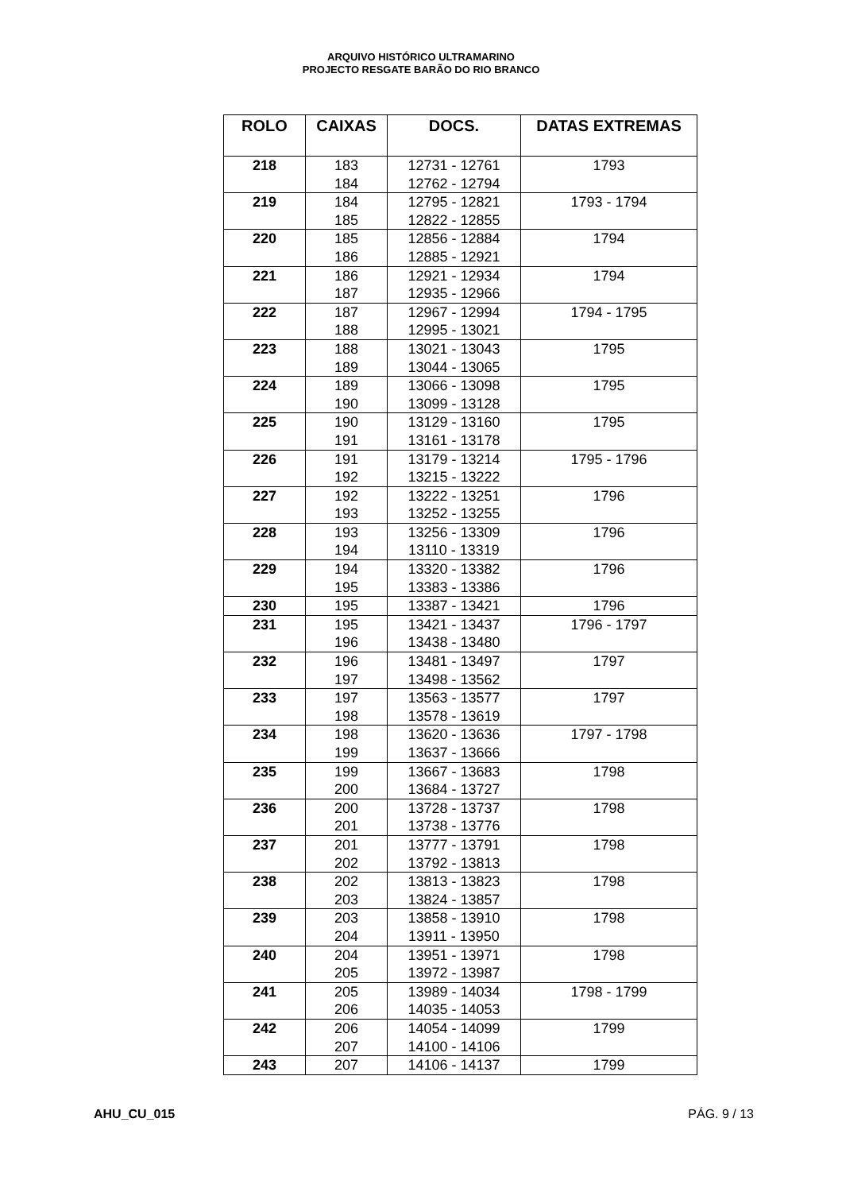ARQUIVO HISTÓRICO ULTRAMARINO
PROJECTO RESGATE BARÃO DO RIO BRANCO
| ROLO | CAIXAS | DOCS. | DATAS EXTREMAS |
| --- | --- | --- | --- |
| 218 | 183 184 | 12731 - 12761 12762 - 12794 | 1793 |
| 219 | 184 185 | 12795 - 12821 12822 - 12855 | 1793 - 1794 |
| 220 | 185 186 | 12856 - 12884 12885 - 12921 | 1794 |
| 221 | 186 187 | 12921 - 12934 12935 - 12966 | 1794 |
| 222 | 187 188 | 12967 - 12994 12995 - 13021 | 1794 - 1795 |
| 223 | 188 189 | 13021 - 13043 13044 - 13065 | 1795 |
| 224 | 189 190 | 13066 - 13098 13099 - 13128 | 1795 |
| 225 | 190 191 | 13129 - 13160 13161 - 13178 | 1795 |
| 226 | 191 192 | 13179 - 13214 13215 - 13222 | 1795 - 1796 |
| 227 | 192 193 | 13222 - 13251 13252 - 13255 | 1796 |
| 228 | 193 194 | 13256 - 13309 13110 - 13319 | 1796 |
| 229 | 194 195 | 13320 - 13382 13383 - 13386 | 1796 |
| 230 | 195 | 13387 - 13421 | 1796 |
| 231 | 195 196 | 13421 - 13437 13438 - 13480 | 1796 - 1797 |
| 232 | 196 197 | 13481 - 13497 13498 - 13562 | 1797 |
| 233 | 197 198 | 13563 - 13577 13578 - 13619 | 1797 |
| 234 | 198 199 | 13620 - 13636 13637 - 13666 | 1797 - 1798 |
| 235 | 199 200 | 13667 - 13683 13684 - 13727 | 1798 |
| 236 | 200 201 | 13728 - 13737 13738 - 13776 | 1798 |
| 237 | 201 202 | 13777 - 13791 13792 - 13813 | 1798 |
| 238 | 202 203 | 13813 - 13823 13824 - 13857 | 1798 |
| 239 | 203 204 | 13858 - 13910 13911 - 13950 | 1798 |
| 240 | 204 205 | 13951 - 13971 13972 - 13987 | 1798 |
| 241 | 205 206 | 13989 - 14034 14035 - 14053 | 1798 - 1799 |
| 242 | 206 207 | 14054 - 14099 14100 - 14106 | 1799 |
| 243 | 207 | 14106 - 14137 | 1799 |
AHU_CU_015 PÁG. 9 / 13